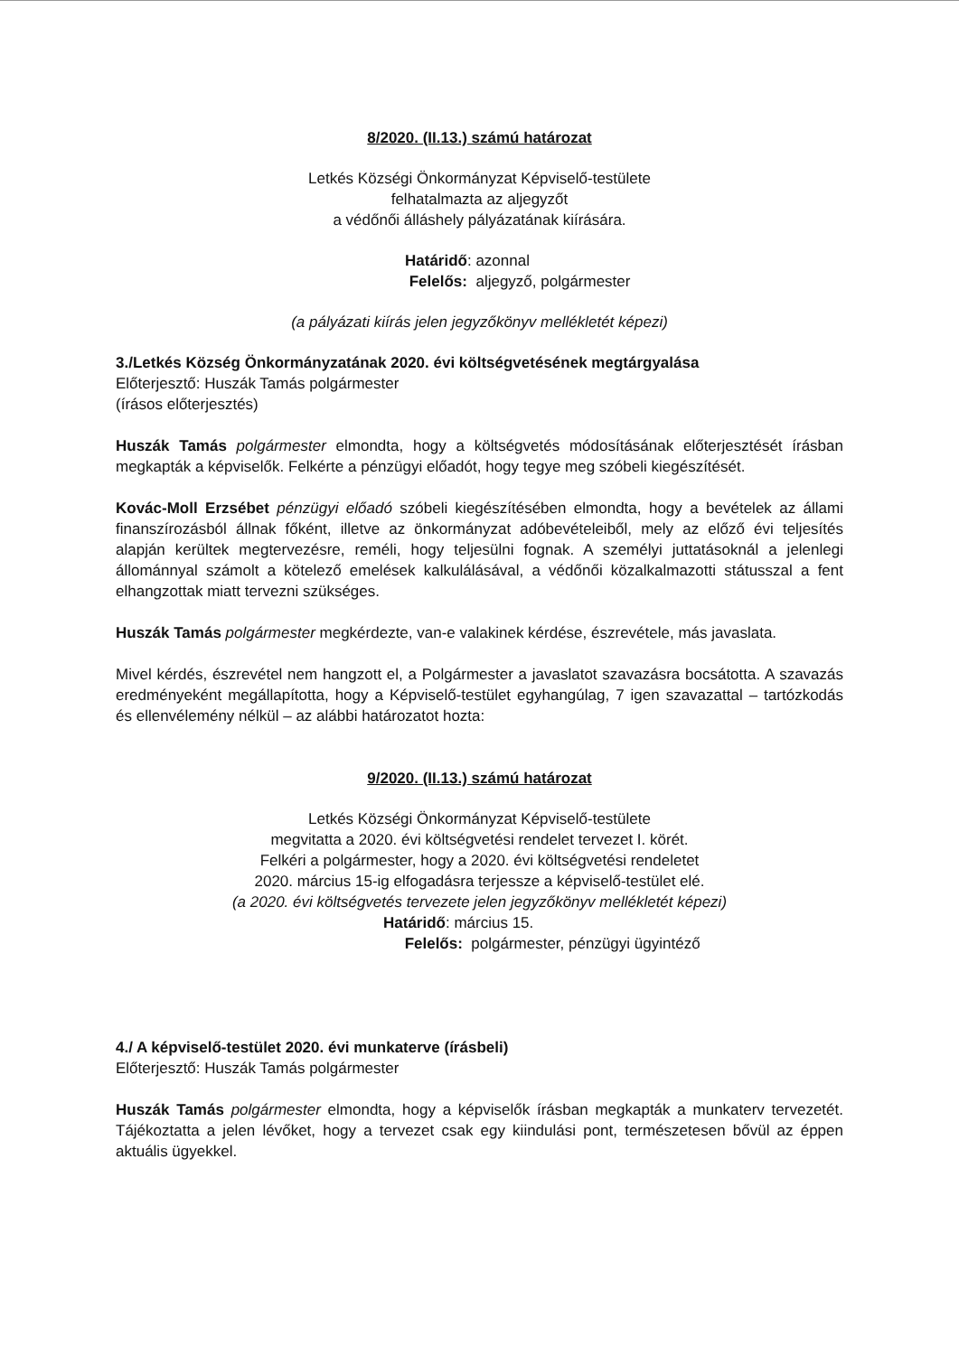8/2020. (II.13.) számú határozat
Letkés Községi Önkormányzat Képviselő-testülete
felhatalmazta az aljegyzőt
a védőnői álláshely pályázatának kiírására.
Határidő: azonnal
Felelős: aljegyző, polgármester
(a pályázati kiírás jelen jegyzőkönyv mellékletét képezi)
3./Letkés Község Önkormányzatának 2020. évi költségvetésének megtárgyalása
Előterjesztő: Huszák Tamás polgármester
(írásos előterjesztés)
Huszák Tamás polgármester elmondta, hogy a költségvetés módosításának előterjesztését írásban megkapták a képviselők. Felkérte a pénzügyi előadót, hogy tegye meg szóbeli kiegészítését.
Kovác-Moll Erzsébet pénzügyi előadó szóbeli kiegészítésében elmondta, hogy a bevételek az állami finanszírozásból állnak főként, illetve az önkormányzat adóbevételeiből, mely az előző évi teljesítés alapján kerültek megtervezésre, reméli, hogy teljesülni fognak. A személyi juttatásoknál a jelenlegi állománnyal számolt a kötelező emelések kalkulálásával, a védőnői közalkalmazotti státusszal a fent elhangzottak miatt tervezni szükséges.
Huszák Tamás polgármester megkérdezte, van-e valakinek kérdése, észrevétele, más javaslata.
Mivel kérdés, észrevétel nem hangzott el, a Polgármester a javaslatot szavazásra bocsátotta. A szavazás eredményeként megállapította, hogy a Képviselő-testület egyhangúlag, 7 igen szavazattal – tartózkodás és ellenvélemény nélkül – az alábbi határozatot hozta:
9/2020. (II.13.) számú határozat
Letkés Községi Önkormányzat Képviselő-testülete
megvitatta a 2020. évi költségvetési rendelet tervezet I. körét.
Felkéri a polgármester, hogy a 2020. évi költségvetési rendeletet
2020. március 15-ig elfogadásra terjessze a képviselő-testület elé.
(a 2020. évi költségvetés tervezete jelen jegyzőkönyv mellékletét képezi)
Határidő: március 15.
Felelős: polgármester, pénzügyi ügyintéző
4./ A képviselő-testület 2020. évi munkaterve (írásbeli)
Előterjesztő: Huszák Tamás polgármester
Huszák Tamás polgármester elmondta, hogy a képviselők írásban megkapták a munkaterv tervezetét. Tájékoztatta a jelen lévőket, hogy a tervezet csak egy kiindulási pont, természetesen bővül az éppen aktuális ügyekkel.